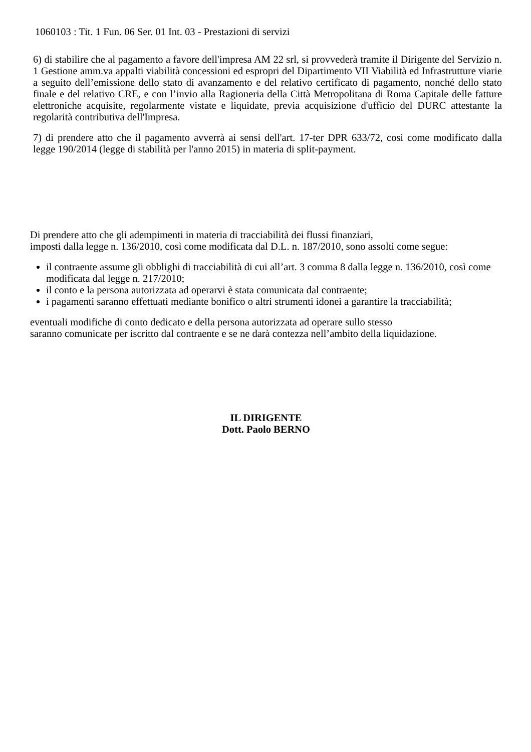1060103 : Tit. 1 Fun. 06 Ser. 01 Int. 03 - Prestazioni di servizi
6) di stabilire che al pagamento a favore dell'impresa AM 22 srl, si provvederà tramite il Dirigente del Servizio n. 1 Gestione amm.va appalti viabilità concessioni ed espropri del Dipartimento VII Viabilità ed Infrastrutture viarie a seguito dell’emissione dello stato di avanzamento e del relativo certificato di pagamento, nonché dello stato finale e del relativo CRE, e con l’invio alla Ragioneria della Città Metropolitana di Roma Capitale delle fatture elettroniche acquisite, regolarmente vistate e liquidate, previa acquisizione d'ufficio del DURC attestante la regolarità contributiva dell'Impresa.
7) di prendere atto che il pagamento avverrà ai sensi dell'art. 17-ter DPR 633/72, cosi come modificato dalla legge 190/2014 (legge di stabilità per l'anno 2015) in materia di split-payment.
Di prendere atto che gli adempimenti in materia di tracciabilità dei flussi finanziari,
imposti dalla legge n. 136/2010, così come modificata dal D.L. n. 187/2010, sono assolti come segue:
il contraente assume gli obblighi di tracciabilità di cui all’art. 3 comma 8 dalla legge n. 136/2010, così come modificata dal legge n. 217/2010;
il conto e la persona autorizzata ad operarvi è stata comunicata dal contraente;
i pagamenti saranno effettuati mediante bonifico o altri strumenti idonei a garantire la tracciabilità;
eventuali modifiche di conto dedicato e della persona autorizzata ad operare sullo stesso
saranno comunicate per iscritto dal contraente e se ne darà contezza nell’ambito della liquidazione.
IL DIRIGENTE
Dott. Paolo BERNO